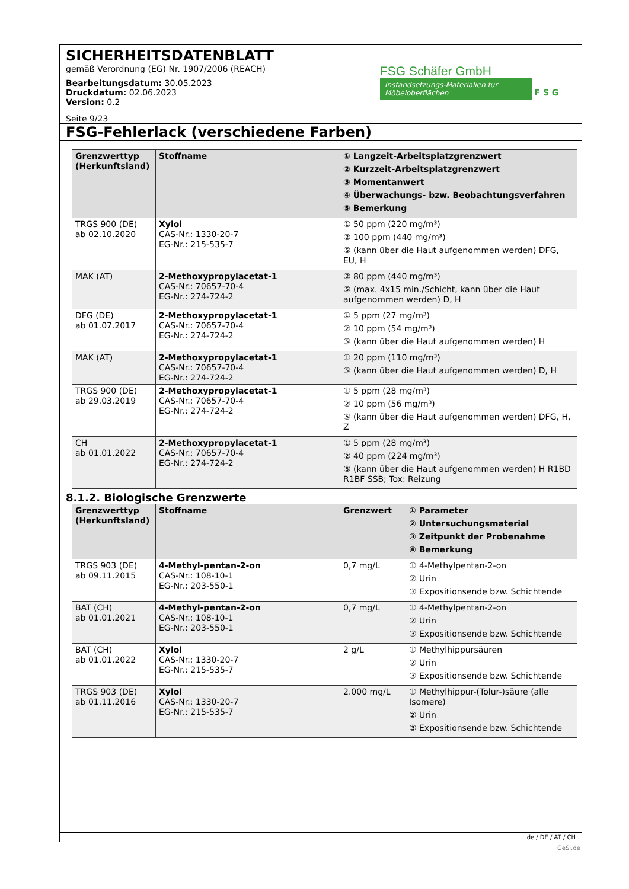SICHERHEITSDATENBLATT
gemäß Verordnung (EG) Nr. 1907/2006 (REACH)
Bearbeitungsdatum: 30.05.2023
Druckdatum: 02.06.2023
Version: 0.2
Seite 9/23
FSG Schäfer GmbH
Instandsetzungs-Materialien für Möbeloberflächen F S G
FSG-Fehlerlack (verschiedene Farben)
| Grenzwerttyp (Herkunftsland) | Stoffname | ① Langzeit-Arbeitsplatzgrenzwert ② Kurzzeit-Arbeitsplatzgrenzwert ③ Momentanwert ④ Überwachungs- bzw. Beobachtungsverfahren ⑤ Bemerkung |
| --- | --- | --- |
| TRGS 900 (DE) ab 02.10.2020 | Xylol CAS-Nr.: 1330-20-7 EG-Nr.: 215-535-7 | ① 50 ppm (220 mg/m³) ② 100 ppm (440 mg/m³) ⑤ (kann über die Haut aufgenommen werden) DFG, EU, H |
| MAK (AT) | 2-Methoxypropylacetat-1 CAS-Nr.: 70657-70-4 EG-Nr.: 274-724-2 | ② 80 ppm (440 mg/m³) ⑤ (max. 4x15 min./Schicht, kann über die Haut aufgenommen werden) D, H |
| DFG (DE) ab 01.07.2017 | 2-Methoxypropylacetat-1 CAS-Nr.: 70657-70-4 EG-Nr.: 274-724-2 | ① 5 ppm (27 mg/m³) ② 10 ppm (54 mg/m³) ⑤ (kann über die Haut aufgenommen werden) H |
| MAK (AT) | 2-Methoxypropylacetat-1 CAS-Nr.: 70657-70-4 EG-Nr.: 274-724-2 | ① 20 ppm (110 mg/m³) ⑤ (kann über die Haut aufgenommen werden) D, H |
| TRGS 900 (DE) ab 29.03.2019 | 2-Methoxypropylacetat-1 CAS-Nr.: 70657-70-4 EG-Nr.: 274-724-2 | ① 5 ppm (28 mg/m³) ② 10 ppm (56 mg/m³) ⑤ (kann über die Haut aufgenommen werden) DFG, H, Z |
| CH ab 01.01.2022 | 2-Methoxypropylacetat-1 CAS-Nr.: 70657-70-4 EG-Nr.: 274-724-2 | ① 5 ppm (28 mg/m³) ② 40 ppm (224 mg/m³) ⑤ (kann über die Haut aufgenommen werden) H R1BD R1BF SSB; Tox: Reizung |
8.1.2. Biologische Grenzwerte
| Grenzwerttyp (Herkunftsland) | Stoffname | Grenzwert | ① Parameter ② Untersuchungsmaterial ③ Zeitpunkt der Probenahme ④ Bemerkung |
| --- | --- | --- | --- |
| TRGS 903 (DE) ab 09.11.2015 | 4-Methyl-pentan-2-on CAS-Nr.: 108-10-1 EG-Nr.: 203-550-1 | 0,7 mg/L | ① 4-Methylpentan-2-on ② Urin ③ Expositionsende bzw. Schichtende |
| BAT (CH) ab 01.01.2021 | 4-Methyl-pentan-2-on CAS-Nr.: 108-10-1 EG-Nr.: 203-550-1 | 0,7 mg/L | ① 4-Methylpentan-2-on ② Urin ③ Expositionsende bzw. Schichtende |
| BAT (CH) ab 01.01.2022 | Xylol CAS-Nr.: 1330-20-7 EG-Nr.: 215-535-7 | 2 g/L | ① Methylhippursäuren ② Urin ③ Expositionsende bzw. Schichtende |
| TRGS 903 (DE) ab 01.11.2016 | Xylol CAS-Nr.: 1330-20-7 EG-Nr.: 215-535-7 | 2.000 mg/L | ① Methylhippur-(Tolur-)säure (alle Isomere) ② Urin ③ Expositionsende bzw. Schichtende |
de / DE / AT / CH
GeSi.de